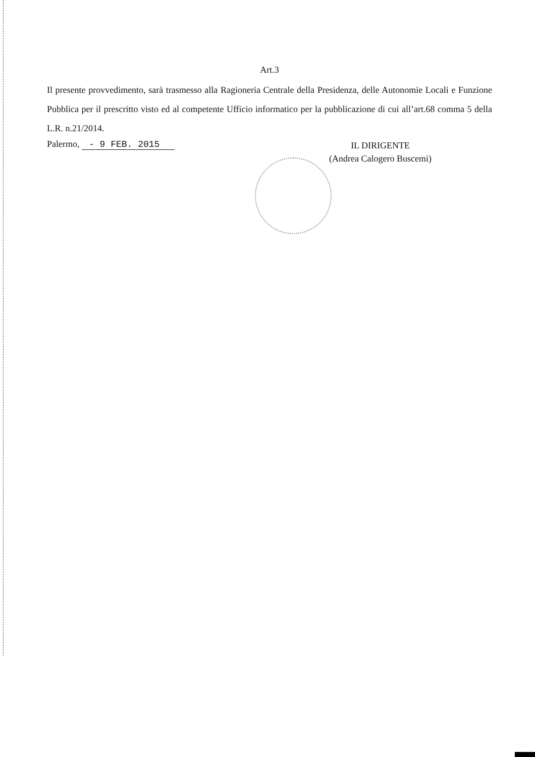Art.3
Il presente provvedimento, sarà trasmesso alla Ragioneria Centrale della Presidenza, delle Autonomie Locali e Funzione Pubblica per il prescritto visto ed al competente Ufficio informatico per la pubblicazione di cui all’art.68 comma 5 della L.R. n.21/2014.
Palermo, - 9 FEB. 2015
IL DIRIGENTE
(Andrea Calogero Buscemi)